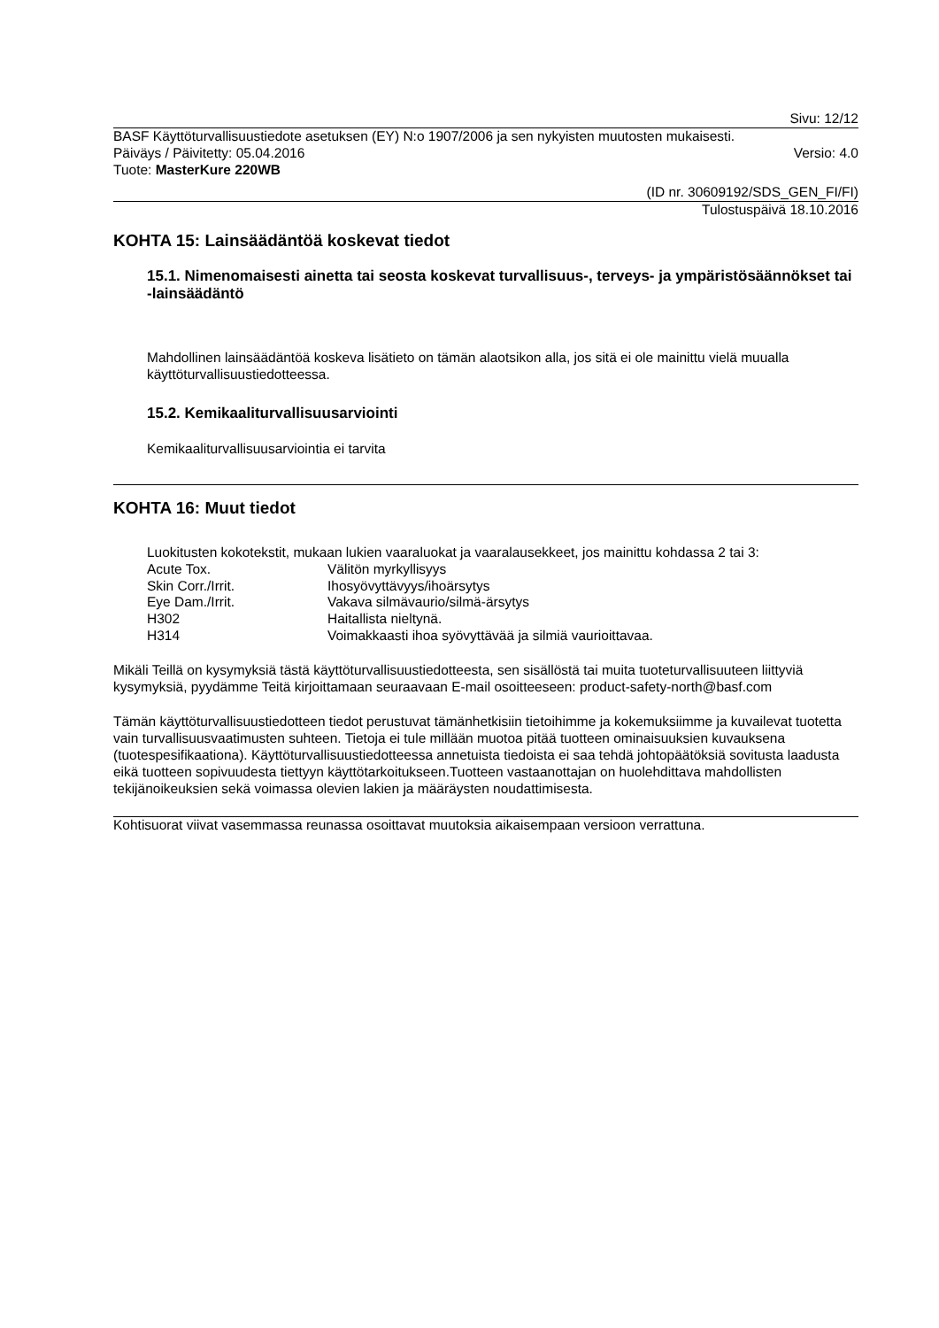Sivu: 12/12
BASF Käyttöturvallisuustiedote asetuksen (EY) N:o 1907/2006 ja sen nykyisten muutosten mukaisesti.
Päiväys / Päivitetty: 05.04.2016 Versio: 4.0
Tuote: MasterKure 220WB
(ID nr. 30609192/SDS_GEN_FI/FI)
Tulostuspäivä 18.10.2016
KOHTA 15: Lainsäädäntöä koskevat tiedot
15.1. Nimenomaisesti ainetta tai seosta koskevat turvallisuus-, terveys- ja ympäristösäännökset tai -lainsäädäntö
Mahdollinen lainsäädäntöä koskeva lisätieto on tämän alaotsikon alla, jos sitä ei ole mainittu vielä muualla käyttöturvallisuustiedotteessa.
15.2. Kemikaaliturvallisuusarviointi
Kemikaaliturvallisuusarviointia ei tarvita
KOHTA 16: Muut tiedot
Luokitusten kokotekstit, mukaan lukien vaaraluokat ja vaaralausekkeet, jos mainittu kohdassa 2 tai 3:
| Acute Tox. | Välitön myrkyllisyys |
| Skin Corr./Irrit. | Ihosyövyttävyys/ihoärsytys |
| Eye Dam./Irrit. | Vakava silmävaurio/silmä-ärsytys |
| H302 | Haitallista nieltynä. |
| H314 | Voimakkaasti ihoa syövyttävää ja silmiä vaurioittavaa. |
Mikäli Teillä on kysymyksiä tästä käyttöturvallisuustiedotteesta, sen sisällöstä tai muita tuoteturvallisuuteen liittyviä kysymyksiä, pyydämme Teitä kirjoittamaan seuraavaan E-mail osoitteeseen: product-safety-north@basf.com
Tämän käyttöturvallisuustiedotteen tiedot perustuvat tämänhetkisiin tietoihimme ja kokemuksiimme ja kuvailevat tuotetta vain turvallisuusvaatimusten suhteen. Tietoja ei tule millään muotoa pitää tuotteen ominaisuuksien kuvauksena (tuotespesifikaationa). Käyttöturvallisuustiedotteessa annetuista tiedoista ei saa tehdä johtopäätöksiä sovitusta laadusta eikä tuotteen sopivuudesta tiettyyn käyttötarkoitukseen.Tuotteen vastaanottajan on huolehdittava mahdollisten tekijänoikeuksien sekä voimassa olevien lakien ja määräysten noudattimisesta.
Kohtisuorat viivat vasemmassa reunassa osoittavat muutoksia aikaisempaan versioon verrattuna.